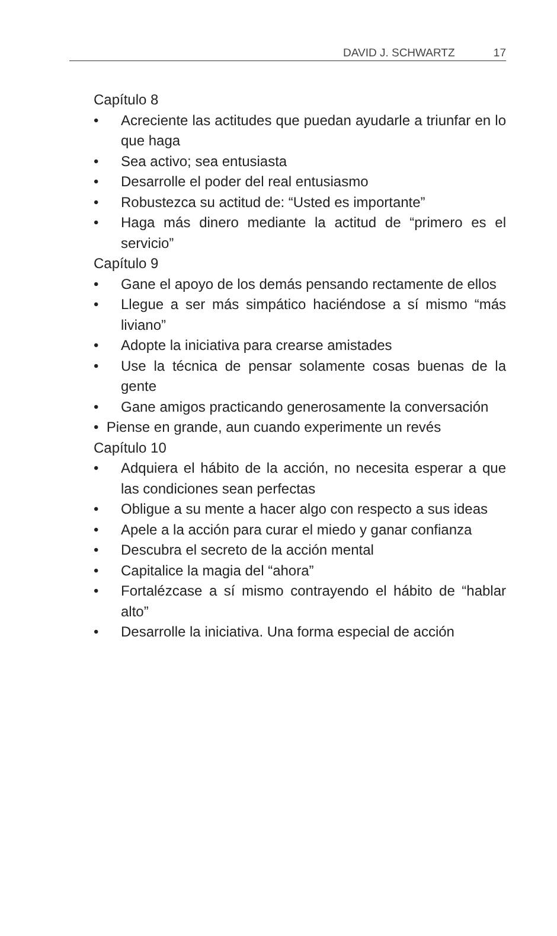DAVID J. SCHWARTZ 17
Capítulo 8
• Acreciente las actitudes que puedan ayudarle a triunfar en lo que haga
• Sea activo; sea entusiasta
• Desarrolle el poder del real entusiasmo
• Robustezca su actitud de: “Usted es importante”
• Haga más dinero mediante la actitud de “primero es el servicio”
Capítulo 9
• Gane el apoyo de los demás pensando rectamente de ellos
• Llegue a ser más simpático haciéndose a sí mismo “más liviano”
• Adopte la iniciativa para crearse amistades
• Use la técnica de pensar solamente cosas buenas de la gente
• Gane amigos practicando generosamente la conversación
• Piense en grande, aun cuando experimente un revés
Capítulo 10
• Adquiera el hábito de la acción, no necesita esperar a que las condiciones sean perfectas
• Obligue a su mente a hacer algo con respecto a sus ideas
• Apele a la acción para curar el miedo y ganar confianza
• Descubra el secreto de la acción mental
• Capitalice la magia del “ahora”
• Fortalézcase a sí mismo contrayendo el hábito de “hablar alto”
• Desarrolle la iniciativa. Una forma especial de acción